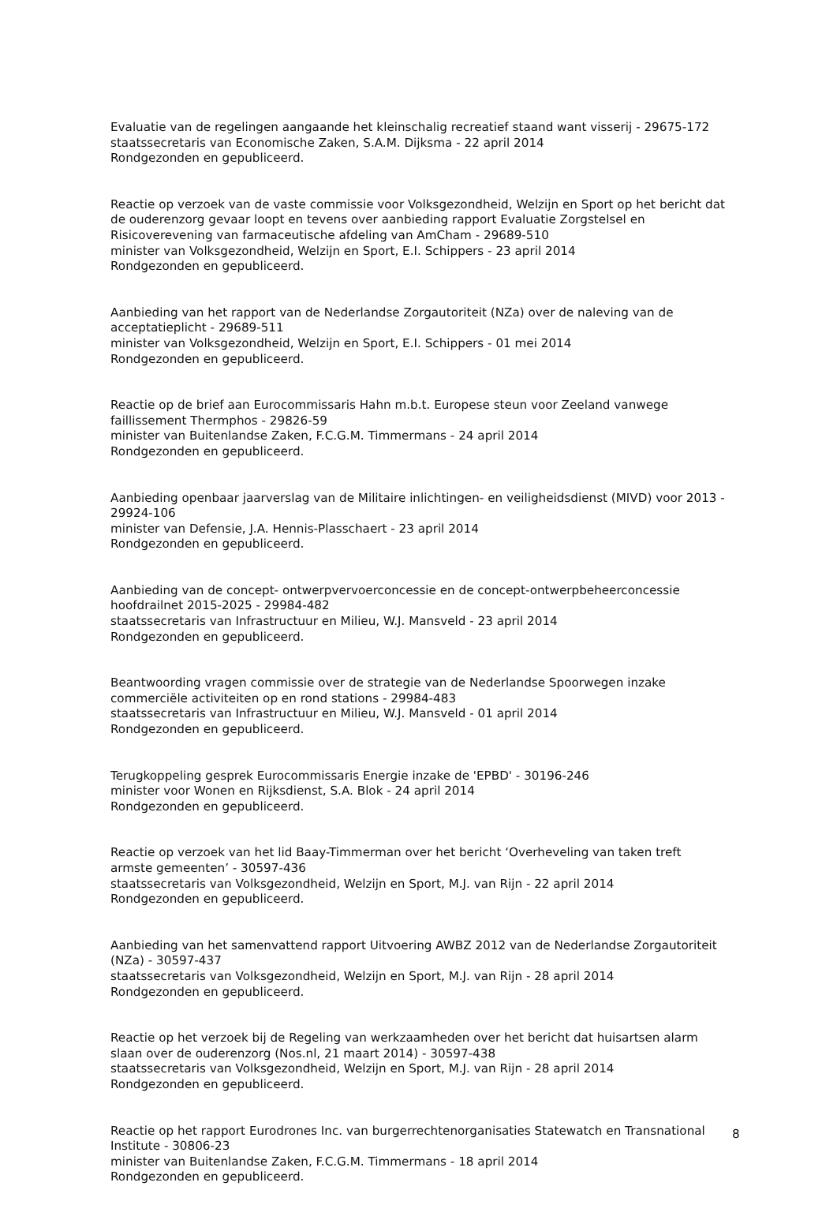Evaluatie van de regelingen aangaande het kleinschalig recreatief staand want visserij - 29675-172
staatssecretaris van Economische Zaken, S.A.M. Dijksma - 22 april 2014
Rondgezonden en gepubliceerd.
Reactie op verzoek van de vaste commissie voor Volksgezondheid, Welzijn en Sport op het bericht dat de ouderenzorg gevaar loopt en tevens over aanbieding rapport Evaluatie Zorgstelsel en Risicoverevening van farmaceutische afdeling van AmCham - 29689-510
minister van Volksgezondheid, Welzijn en Sport, E.I. Schippers - 23 april 2014
Rondgezonden en gepubliceerd.
Aanbieding van het rapport van de Nederlandse Zorgautoriteit (NZa) over de naleving van de acceptatieplicht - 29689-511
minister van Volksgezondheid, Welzijn en Sport, E.I. Schippers - 01 mei 2014
Rondgezonden en gepubliceerd.
Reactie op de brief aan Eurocommissaris Hahn m.b.t. Europese steun voor Zeeland vanwege faillissement Thermphos - 29826-59
minister van Buitenlandse Zaken, F.C.G.M. Timmermans - 24 april 2014
Rondgezonden en gepubliceerd.
Aanbieding openbaar jaarverslag van de Militaire inlichtingen- en veiligheidsdienst (MIVD) voor 2013 - 29924-106
minister van Defensie, J.A. Hennis-Plasschaert - 23 april 2014
Rondgezonden en gepubliceerd.
Aanbieding van de concept- ontwerpvervoerconcessie en de concept-ontwerpbeheerconcessie hoofdrailnet 2015-2025 - 29984-482
staatssecretaris van Infrastructuur en Milieu, W.J. Mansveld - 23 april 2014
Rondgezonden en gepubliceerd.
Beantwoording vragen commissie over de strategie van de Nederlandse Spoorwegen inzake commerciële activiteiten op en rond stations - 29984-483
staatssecretaris van Infrastructuur en Milieu, W.J. Mansveld - 01 april 2014
Rondgezonden en gepubliceerd.
Terugkoppeling gesprek Eurocommissaris Energie inzake de 'EPBD' - 30196-246
minister voor Wonen en Rijksdienst, S.A. Blok - 24 april 2014
Rondgezonden en gepubliceerd.
Reactie op verzoek van het lid Baay-Timmerman over het bericht ‘Overheveling van taken treft armste gemeenten’ - 30597-436
staatssecretaris van Volksgezondheid, Welzijn en Sport, M.J. van Rijn - 22 april 2014
Rondgezonden en gepubliceerd.
Aanbieding van het samenvattend rapport Uitvoering AWBZ 2012 van de Nederlandse Zorgautoriteit (NZa) - 30597-437
staatssecretaris van Volksgezondheid, Welzijn en Sport, M.J. van Rijn - 28 april 2014
Rondgezonden en gepubliceerd.
Reactie op het verzoek bij de Regeling van werkzaamheden over het bericht dat huisartsen alarm slaan over de ouderenzorg (Nos.nl, 21 maart 2014) - 30597-438
staatssecretaris van Volksgezondheid, Welzijn en Sport, M.J. van Rijn - 28 april 2014
Rondgezonden en gepubliceerd.
Reactie op het rapport Eurodrones Inc. van burgerrechtenorganisaties Statewatch en Transnational Institute - 30806-23
minister van Buitenlandse Zaken, F.C.G.M. Timmermans - 18 april 2014
Rondgezonden en gepubliceerd.
8